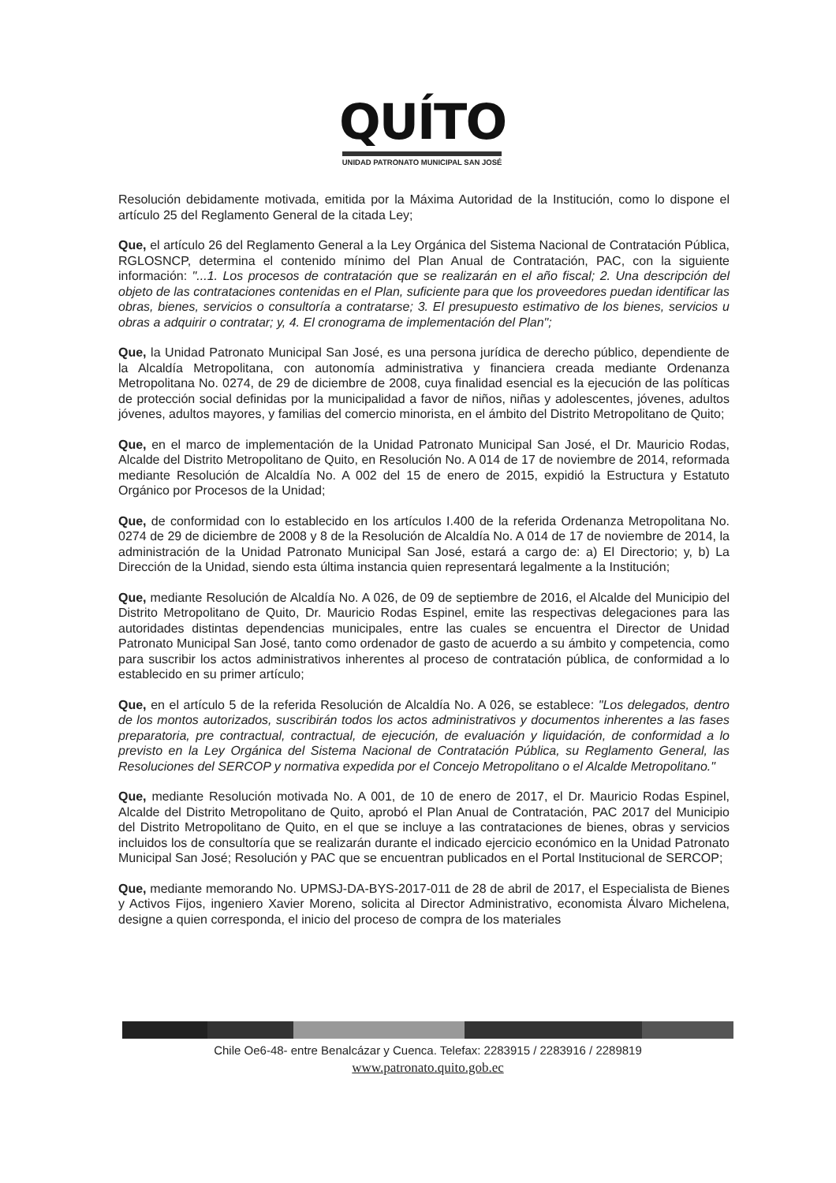QUÍTO
UNIDAD PATRONATO MUNICIPAL SAN JOSÉ
Resolución debidamente motivada, emitida por la Máxima Autoridad de la Institución, como lo dispone el artículo 25 del Reglamento General de la citada Ley;
Que, el artículo 26 del Reglamento General a la Ley Orgánica del Sistema Nacional de Contratación Pública, RGLOSNCP, determina el contenido mínimo del Plan Anual de Contratación, PAC, con la siguiente información: "...1. Los procesos de contratación que se realizarán en el año fiscal; 2. Una descripción del objeto de las contrataciones contenidas en el Plan, suficiente para que los proveedores puedan identificar las obras, bienes, servicios o consultoría a contratarse; 3. El presupuesto estimativo de los bienes, servicios u obras a adquirir o contratar; y, 4. El cronograma de implementación del Plan";
Que, la Unidad Patronato Municipal San José, es una persona jurídica de derecho público, dependiente de la Alcaldía Metropolitana, con autonomía administrativa y financiera creada mediante Ordenanza Metropolitana No. 0274, de 29 de diciembre de 2008, cuya finalidad esencial es la ejecución de las políticas de protección social definidas por la municipalidad a favor de niños, niñas y adolescentes, jóvenes, adultos jóvenes, adultos mayores, y familias del comercio minorista, en el ámbito del Distrito Metropolitano de Quito;
Que, en el marco de implementación de la Unidad Patronato Municipal San José, el Dr. Mauricio Rodas, Alcalde del Distrito Metropolitano de Quito, en Resolución No. A 014 de 17 de noviembre de 2014, reformada mediante Resolución de Alcaldía No. A 002 del 15 de enero de 2015, expidió la Estructura y Estatuto Orgánico por Procesos de la Unidad;
Que, de conformidad con lo establecido en los artículos I.400 de la referida Ordenanza Metropolitana No. 0274 de 29 de diciembre de 2008 y 8 de la Resolución de Alcaldía No. A 014 de 17 de noviembre de 2014, la administración de la Unidad Patronato Municipal San José, estará a cargo de: a) El Directorio; y, b) La Dirección de la Unidad, siendo esta última instancia quien representará legalmente a la Institución;
Que, mediante Resolución de Alcaldía No. A 026, de 09 de septiembre de 2016, el Alcalde del Municipio del Distrito Metropolitano de Quito, Dr. Mauricio Rodas Espinel, emite las respectivas delegaciones para las autoridades distintas dependencias municipales, entre las cuales se encuentra el Director de Unidad Patronato Municipal San José, tanto como ordenador de gasto de acuerdo a su ámbito y competencia, como para suscribir los actos administrativos inherentes al proceso de contratación pública, de conformidad a lo establecido en su primer artículo;
Que, en el artículo 5 de la referida Resolución de Alcaldía No. A 026, se establece: "Los delegados, dentro de los montos autorizados, suscribirán todos los actos administrativos y documentos inherentes a las fases preparatoria, pre contractual, contractual, de ejecución, de evaluación y liquidación, de conformidad a lo previsto en la Ley Orgánica del Sistema Nacional de Contratación Pública, su Reglamento General, las Resoluciones del SERCOP y normativa expedida por el Concejo Metropolitano o el Alcalde Metropolitano."
Que, mediante Resolución motivada No. A 001, de 10 de enero de 2017, el Dr. Mauricio Rodas Espinel, Alcalde del Distrito Metropolitano de Quito, aprobó el Plan Anual de Contratación, PAC 2017 del Municipio del Distrito Metropolitano de Quito, en el que se incluye a las contrataciones de bienes, obras y servicios incluidos los de consultoría que se realizarán durante el indicado ejercicio económico en la Unidad Patronato Municipal San José; Resolución y PAC que se encuentran publicados en el Portal Institucional de SERCOP;
Que, mediante memorando No. UPMSJ-DA-BYS-2017-011 de 28 de abril de 2017, el Especialista de Bienes y Activos Fijos, ingeniero Xavier Moreno, solicita al Director Administrativo, economista Álvaro Michelena, designe a quien corresponda, el inicio del proceso de compra de los materiales
Chile Oe6-48- entre Benalcázar y Cuenca. Telefax: 2283915 / 2283916 / 2289819
www.patronato.quito.gob.ec